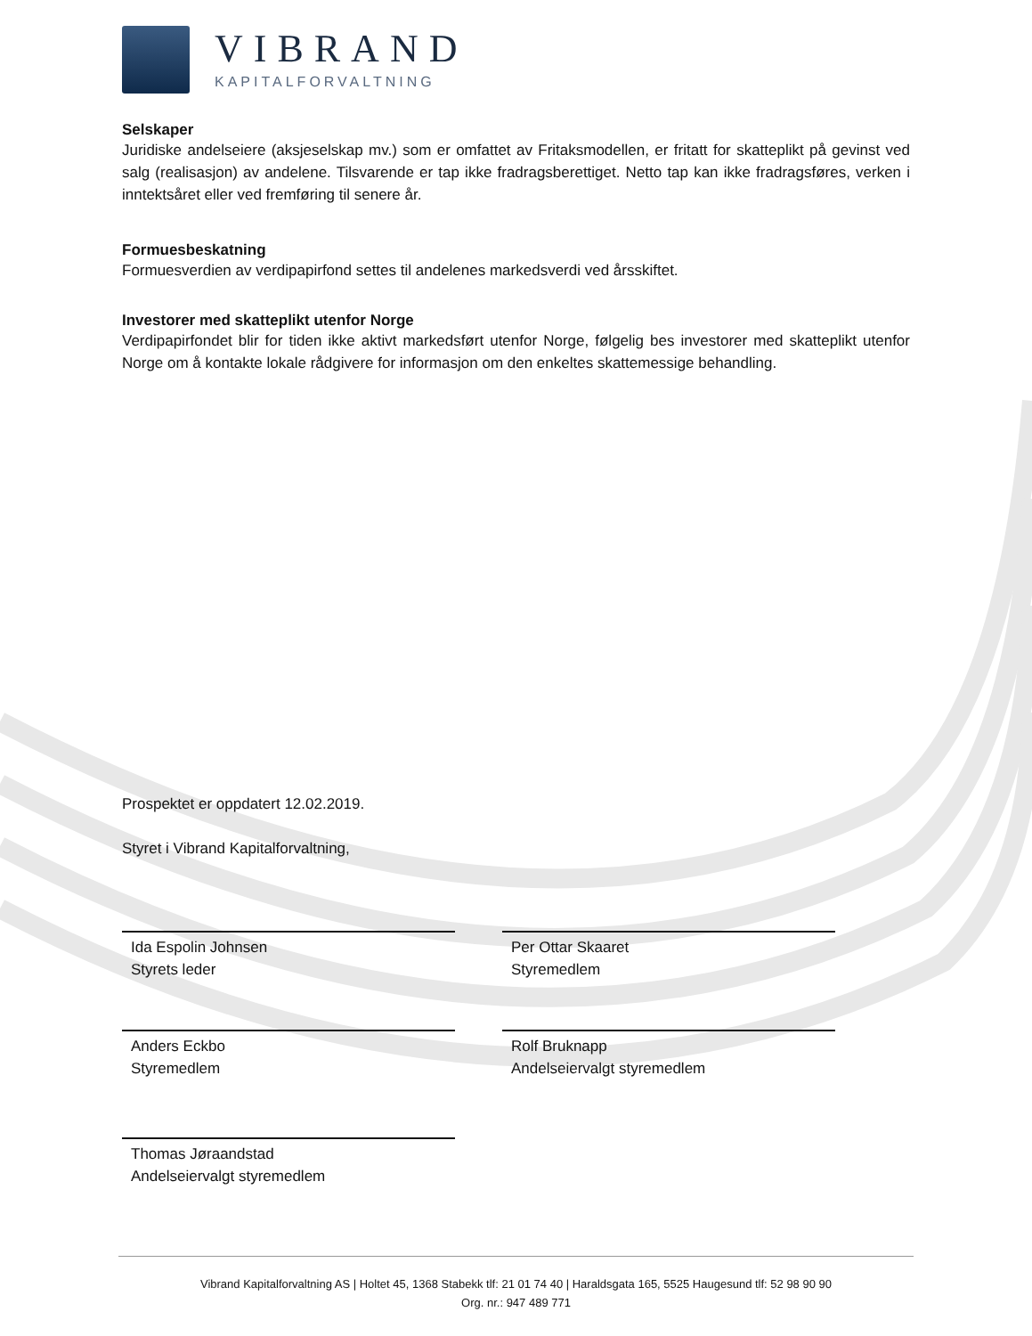VIBRAND
KAPITALFORVALTNING
Selskaper
Juridiske andelseiere (aksjeselskap mv.) som er omfattet av Fritaksmodellen, er fritatt for skatteplikt på gevinst ved salg (realisasjon) av andelene. Tilsvarende er tap ikke fradragsberettiget. Netto tap kan ikke fradragsføres, verken i inntektsåret eller ved fremføring til senere år.
Formuesbeskatning
Formuesverdien av verdipapirfond settes til andelenes markedsverdi ved årsskiftet.
Investorer med skatteplikt utenfor Norge
Verdipapirfondet blir for tiden ikke aktivt markedsført utenfor Norge, følgelig bes investorer med skatteplikt utenfor Norge om å kontakte lokale rådgivere for informasjon om den enkeltes skattemessige behandling.
Prospektet er oppdatert 12.02.2019.
Styret i Vibrand Kapitalforvaltning,
Ida Espolin Johnsen
Styrets leder
Per Ottar Skaaret
Styremedlem
Anders Eckbo
Styremedlem
Rolf Bruknapp
Andelseiervalgt styremedlem
Thomas Jøraandstad
Andelseiervalgt styremedlem
Vibrand Kapitalforvaltning AS | Holtet 45, 1368 Stabekk tlf: 21 01 74 40 | Haraldsgata 165, 5525 Haugesund tlf: 52 98 90 90
Org. nr.: 947 489 771